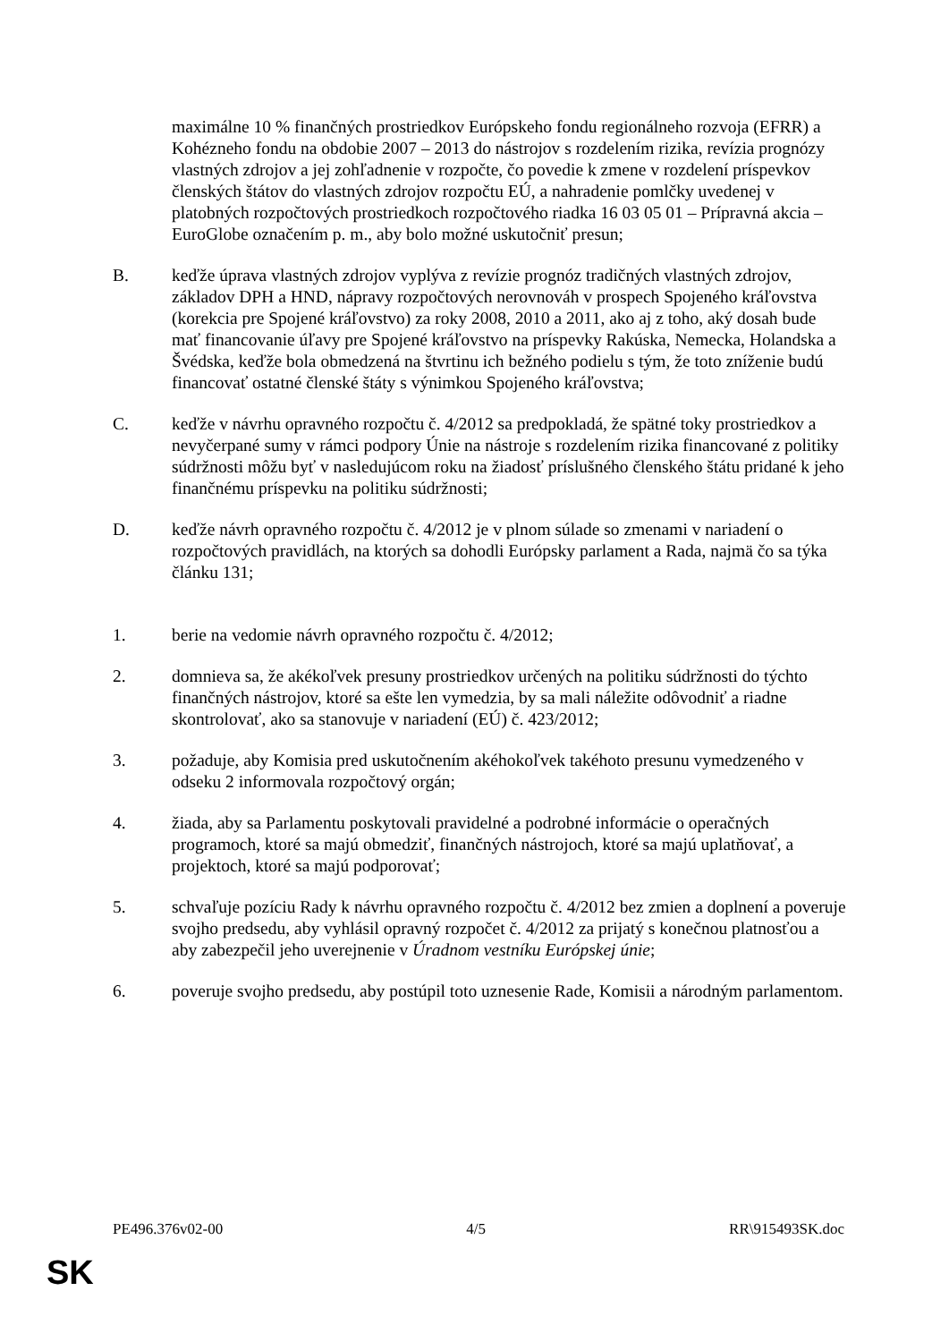maximálne 10 % finančných prostriedkov Európskeho fondu regionálneho rozvoja (EFRR) a Kohézneho fondu na obdobie 2007 – 2013 do nástrojov s rozdelením rizika, revízia prognózy vlastných zdrojov a jej zohľadnenie v rozpočte, čo povedie k zmene v rozdelení príspevkov členských štátov do vlastných zdrojov rozpočtu EÚ, a nahradenie pomlčky uvedenej v platobných rozpočtových prostriedkoch rozpočtového riadka 16 03 05 01 – Prípravná akcia – EuroGlobe označením p. m., aby bolo možné uskutočniť presun;
B. keďže úprava vlastných zdrojov vyplýva z revízie prognóz tradičných vlastných zdrojov, základov DPH a HND, nápravy rozpočtových nerovnováh v prospech Spojeného kráľovstva (korekcia pre Spojené kráľovstvo) za roky 2008, 2010 a 2011, ako aj z toho, aký dosah bude mať financovanie úľavy pre Spojené kráľovstvo na príspevky Rakúska, Nemecka, Holandska a Švédska, keďže bola obmedzená na štvrtinu ich bežného podielu s tým, že toto zníženie budú financovať ostatné členské štáty s výnimkou Spojeného kráľovstva;
C. keďže v návrhu opravného rozpočtu č. 4/2012 sa predpokladá, že spätné toky prostriedkov a nevyčerpané sumy v rámci podpory Únie na nástroje s rozdelením rizika financované z politiky súdržnosti môžu byť v nasledujúcom roku na žiadosť príslušného členského štátu pridané k jeho finančnému príspevku na politiku súdržnosti;
D. keďže návrh opravného rozpočtu č. 4/2012 je v plnom súlade so zmenami v nariadení o rozpočtových pravidlách, na ktorých sa dohodli Európsky parlament a Rada, najmä čo sa týka článku 131;
1. berie na vedomie návrh opravného rozpočtu č. 4/2012;
2. domnieva sa, že akékoľvek presuny prostriedkov určených na politiku súdržnosti do týchto finančných nástrojov, ktoré sa ešte len vymedzia, by sa mali náležite odôvodniť a riadne skontrolovať, ako sa stanovuje v nariadení (EÚ) č. 423/2012;
3. požaduje, aby Komisia pred uskutočnením akéhokoľvek takéhoto presunu vymedzeného v odseku 2 informovala rozpočtový orgán;
4. žiada, aby sa Parlamentu poskytovali pravidelné a podrobné informácie o operačných programoch, ktoré sa majú obmedziť, finančných nástrojoch, ktoré sa majú uplatňovať, a projektoch, ktoré sa majú podporovať;
5. schvaľuje pozíciu Rady k návrhu opravného rozpočtu č. 4/2012 bez zmien a doplnení a poveruje svojho predsedu, aby vyhlásil opravný rozpočet č. 4/2012 za prijatý s konečnou platnosťou a aby zabezpečil jeho uverejnenie v Úradnom vestníku Európskej únie;
6. poveruje svojho predsedu, aby postúpil toto uznesenie Rade, Komisii a národným parlamentom.
PE496.376v02-00 4/5 RR\915493SK.doc
SK